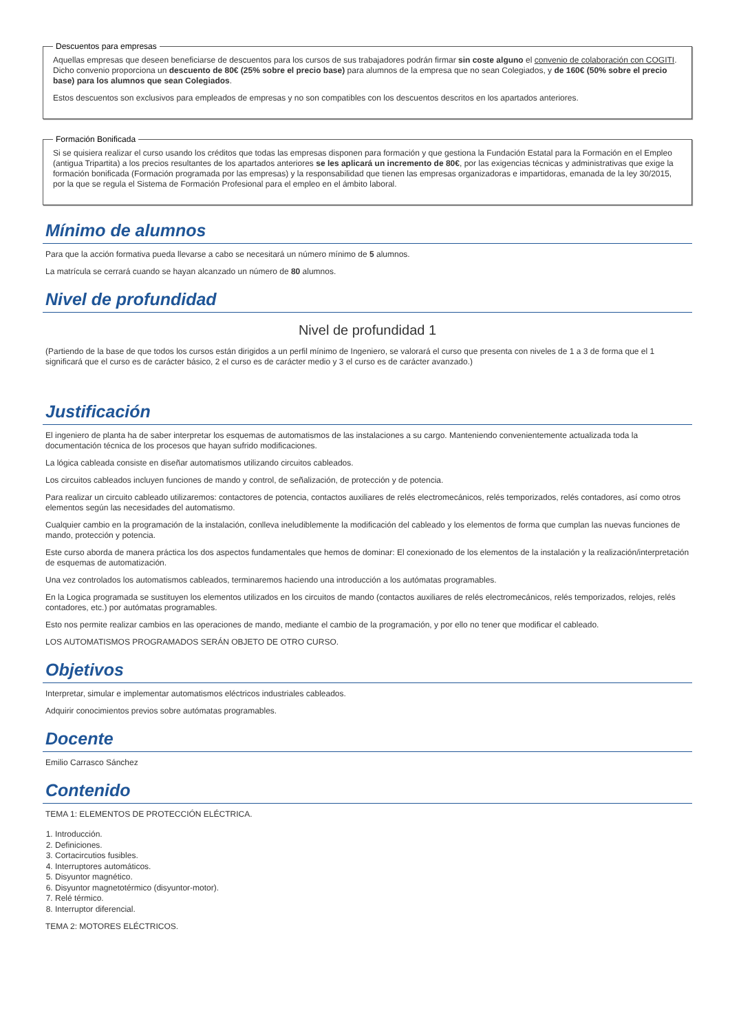Descuentos para empresas
Aquellas empresas que deseen beneficiarse de descuentos para los cursos de sus trabajadores podrán firmar sin coste alguno el convenio de colaboración con COGITI. Dicho convenio proporciona un descuento de 80€ (25% sobre el precio base) para alumnos de la empresa que no sean Colegiados, y de 160€ (50% sobre el precio base) para los alumnos que sean Colegiados.
Estos descuentos son exclusivos para empleados de empresas y no son compatibles con los descuentos descritos en los apartados anteriores.
Formación Bonificada
Si se quisiera realizar el curso usando los créditos que todas las empresas disponen para formación y que gestiona la Fundación Estatal para la Formación en el Empleo (antigua Tripartita) a los precios resultantes de los apartados anteriores se les aplicará un incremento de 80€, por las exigencias técnicas y administrativas que exige la formación bonificada (Formación programada por las empresas) y la responsabilidad que tienen las empresas organizadoras e impartidoras, emanada de la ley 30/2015, por la que se regula el Sistema de Formación Profesional para el empleo en el ámbito laboral.
Mínimo de alumnos
Para que la acción formativa pueda llevarse a cabo se necesitará un número mínimo de 5 alumnos.
La matrícula se cerrará cuando se hayan alcanzado un número de 80 alumnos.
Nivel de profundidad
Nivel de profundidad 1
(Partiendo de la base de que todos los cursos están dirigidos a un perfil mínimo de Ingeniero, se valorará el curso que presenta con niveles de 1 a 3 de forma que el 1 significará que el curso es de carácter básico, 2 el curso es de carácter medio y 3 el curso es de carácter avanzado.)
Justificación
El ingeniero de planta ha de saber interpretar los esquemas de automatismos de las instalaciones a su cargo. Manteniendo convenientemente actualizada toda la documentación técnica de los procesos que hayan sufrido modificaciones.
La lógica cableada consiste en diseñar automatismos utilizando circuitos cableados.
Los circuitos cableados incluyen funciones de mando y control, de señalización, de protección y de potencia.
Para realizar un circuito cableado utilizaremos: contactores de potencia, contactos auxiliares de relés electromecánicos, relés temporizados, relés contadores, así como otros elementos según las necesidades del automatismo.
Cualquier cambio en la programación de la instalación, conlleva ineludiblemente la modificación del cableado y los elementos de forma que cumplan las nuevas funciones de mando, protección y potencia.
Este curso aborda de manera práctica los dos aspectos fundamentales que hemos de dominar: El conexionado de los elementos de la instalación y la realización/interpretación de esquemas de automatización.
Una vez controlados los automatismos cableados, terminaremos haciendo una introducción a los autómatas programables.
En la Logica programada se sustituyen los elementos utilizados en los circuitos de mando (contactos auxiliares de relés electromecánicos, relés temporizados, relojes, relés contadores, etc.) por autómatas programables.
Esto nos permite realizar cambios en las operaciones de mando, mediante el cambio de la programación, y por ello no tener que modificar el cableado.
LOS AUTOMATISMOS PROGRAMADOS SERÁN OBJETO DE OTRO CURSO.
Objetivos
Interpretar, simular e implementar automatismos eléctricos industriales cableados.
Adquirir conocimientos previos sobre autómatas programables.
Docente
Emilio Carrasco Sánchez
Contenido
TEMA 1: ELEMENTOS DE PROTECCIÓN ELÉCTRICA.
1. Introducción.
2. Definiciones.
3. Cortacircutios fusibles.
4. Interruptores automáticos.
5. Disyuntor magnético.
6. Disyuntor magnetotérmico (disyuntor-motor).
7. Relé térmico.
8. Interruptor diferencial.
TEMA 2: MOTORES ELÉCTRICOS.